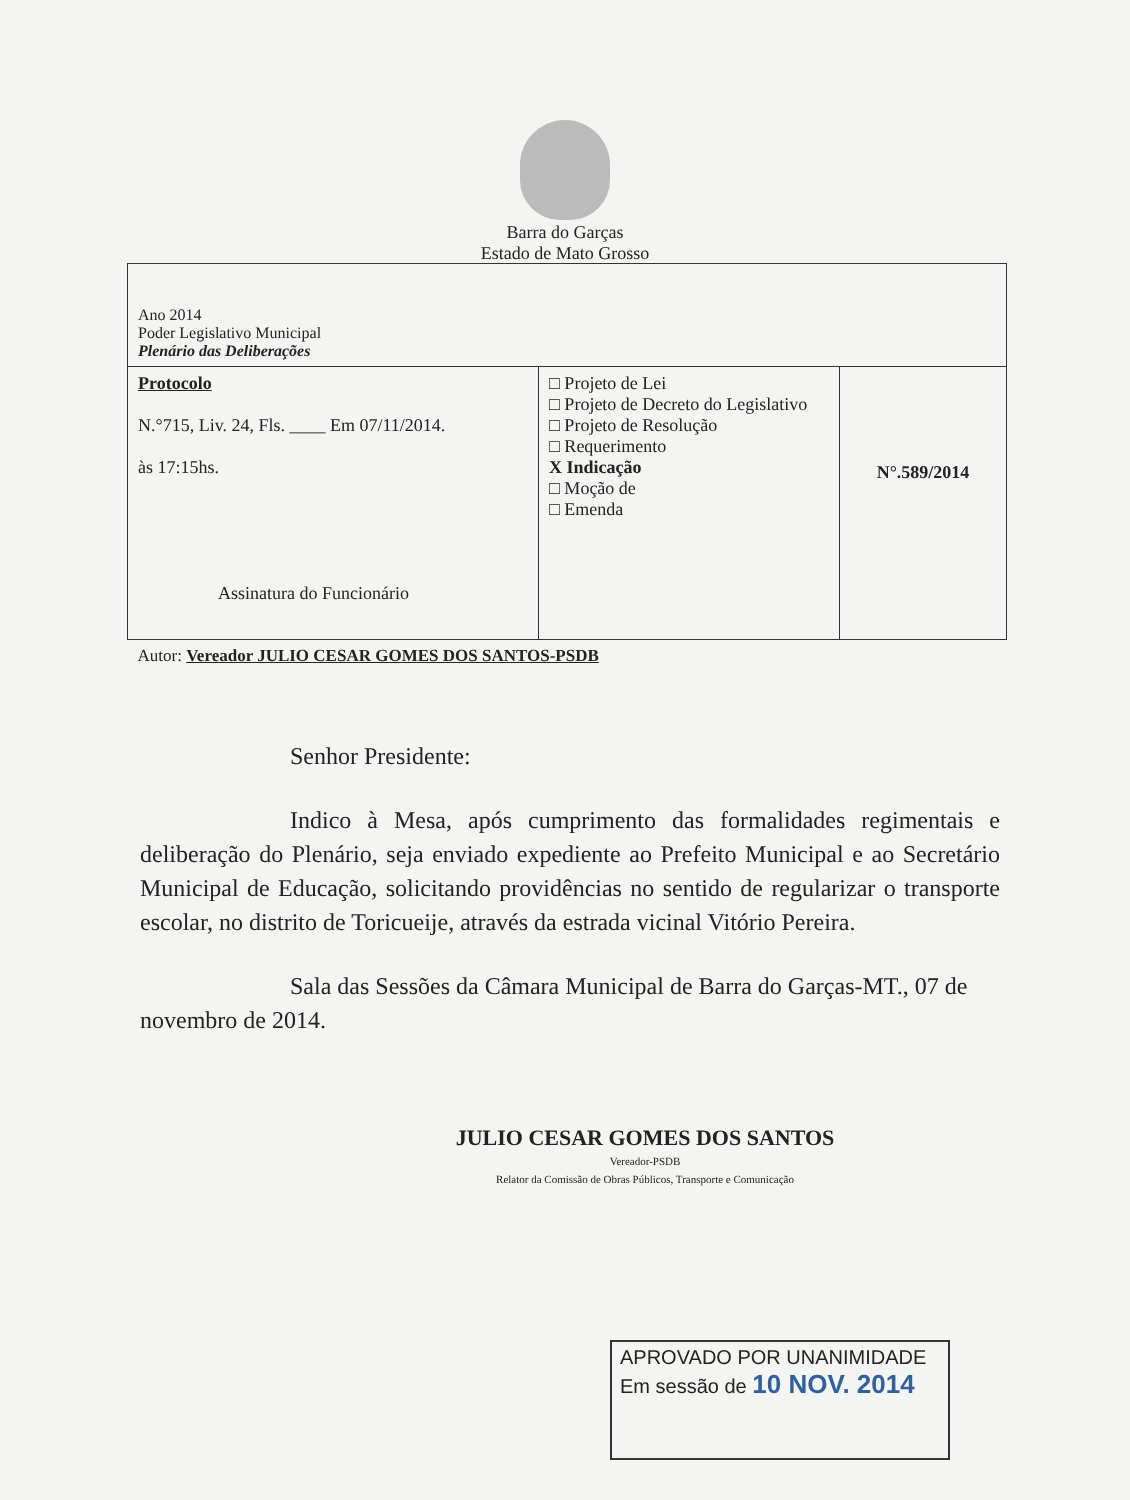Barra do Garças
Estado de Mato Grosso
| Ano 2014 Poder Legislativo Municipal Plenário das Deliberações | | |
| Protocolo N.°715, Liv. 24, Fls. ____ Em 07/11/2014. às 17:15hs. Assinatura do Funcionário | □ Projeto de Lei □ Projeto de Decreto do Legislativo □ Projeto de Resolução □ Requerimento X Indicação □ Moção de □ Emenda | N°.589/2014 |
| Autor: Vereador JULIO CESAR GOMES DOS SANTOS-PSDB | | |
Senhor Presidente:
Indico à Mesa, após cumprimento das formalidades regimentais e deliberação do Plenário, seja enviado expediente ao Prefeito Municipal e ao Secretário Municipal de Educação, solicitando providências no sentido de regularizar o transporte escolar, no distrito de Toricueije, através da estrada vicinal Vitório Pereira.
Sala das Sessões da Câmara Municipal de Barra do Garças-MT., 07 de novembro de 2014.
JULIO CESAR GOMES DOS SANTOS
Vereador-PSDB
Relator da Comissão de Obras Públicos, Transporte e Comunicação
APROVADO POR UNANIMIDADE
Em sessão de 10 NOV. 2014